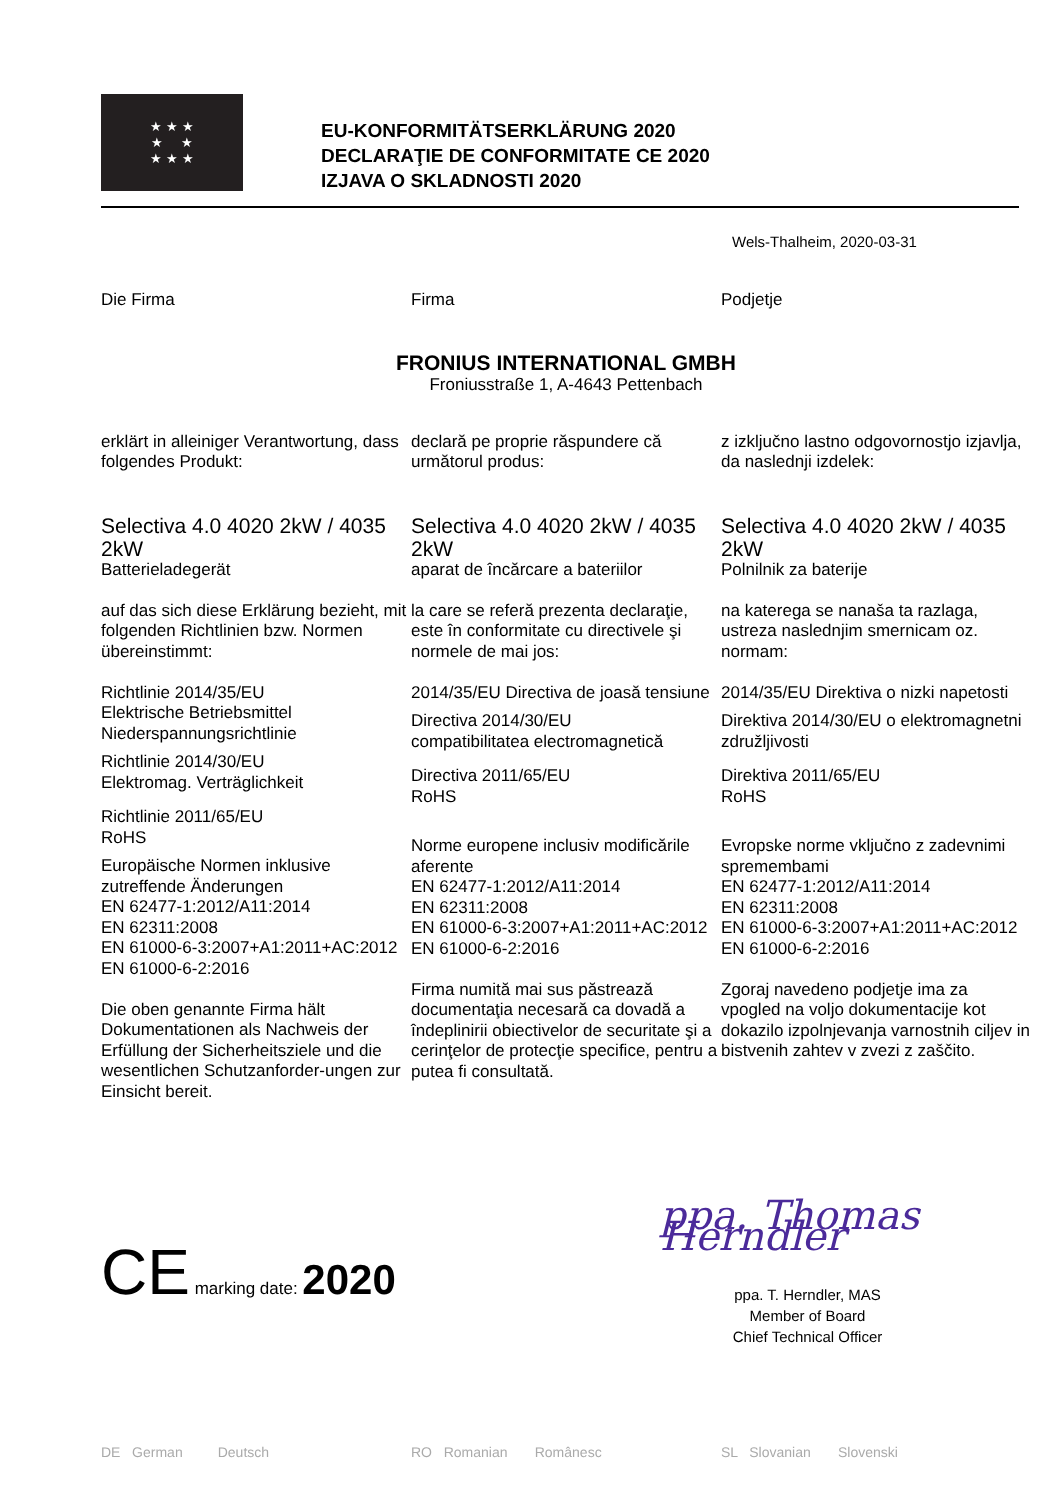★ ★ ★
★ ★
★ ★ ★
EU-KONFORMITÄTSERKLÄRUNG 2020
DECLARAŢIE DE CONFORMITATE CE 2020
IZJAVA O SKLADNOSTI 2020
Wels-Thalheim, 2020-03-31
Die Firma Firma Podjetje
FRONIUS INTERNATIONAL GMBH
Froniusstraße 1, A-4643 Pettenbach
erklärt in alleiniger Verantwortung, dass folgendes Produkt:
Selectiva 4.0 4020 2kW / 4035 2kW
Batterieladegerät
auf das sich diese Erklärung bezieht, mit folgenden Richtlinien bzw. Normen übereinstimmt:
Richtlinie 2014/35/EU
Elektrische Betriebsmittel Niederspannungsrichtlinie
Richtlinie 2014/30/EU
Elektromag. Verträglichkeit
Richtlinie 2011/65/EU
RoHS
Europäische Normen inklusive zutreffende Änderungen
EN 62477-1:2012/A11:2014
EN 62311:2008
EN 61000-6-3:2007+A1:2011+AC:2012
EN 61000-6-2:2016
Die oben genannte Firma hält Dokumentationen als Nachweis der Erfüllung der Sicherheitsziele und die wesentlichen Schutzanforder-ungen zur Einsicht bereit.
declară pe proprie răspundere că următorul produs:
Selectiva 4.0 4020 2kW / 4035 2kW
aparat de încărcare a bateriilor
la care se referă prezenta declaraţie, este în conformitate cu directivele şi normele de mai jos:
2014/35/EU Directiva de joasă tensiune
Directiva 2014/30/EU
compatibilitatea electromagnetică
Directiva 2011/65/EU
RoHS
Norme europene inclusiv modificările aferente
EN 62477-1:2012/A11:2014
EN 62311:2008
EN 61000-6-3:2007+A1:2011+AC:2012
EN 61000-6-2:2016
Firma numită mai sus păstrează documentaţia necesară ca dovadă a îndeplinirii obiectivelor de securitate şi a cerinţelor de protecţie specifice, pentru a putea fi consultată.
z izključno lastno odgovornostjo izjavlja, da naslednji izdelek:
Selectiva 4.0 4020 2kW / 4035 2kW
Polnilnik za baterije
na katerega se nanaša ta razlaga, ustreza naslednjim smernicam oz. normam:
2014/35/EU Direktiva o nizki napetosti
Direktiva 2014/30/EU o elektromagnetni združljivosti
Direktiva 2011/65/EU
RoHS
Evropske norme vključno z zadevnimi spremembami
EN 62477-1:2012/A11:2014
EN 62311:2008
EN 61000-6-3:2007+A1:2011+AC:2012
EN 61000-6-2:2016
Zgoraj navedeno podjetje ima za vpogled na voljo dokumentacije kot dokazilo izpolnjevanja varnostnih ciljev in bistvenih zahtev v zvezi z zaščito.
CE marking date: 2020 ppa. Thomas Herndler
ppa. T. Herndler, MAS
Member of Board
Chief Technical Officer
DE German Deutsch RO Romanian Românesc SL Slovanian Slovenski